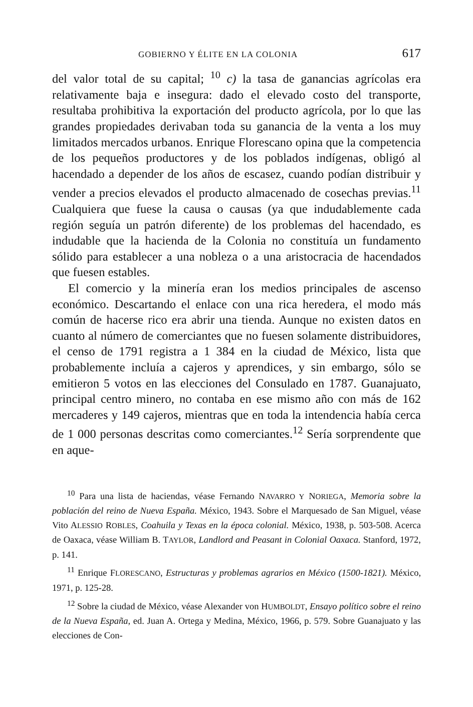GOBIERNO Y ÉLITE EN LA COLONIA 617
del valor total de su capital; <sup>10</sup> c) la tasa de ganancias agrícolas era relativamente baja e insegura: dado el elevado costo del transporte, resultaba prohibitiva la exportación del producto agrícola, por lo que las grandes propiedades derivaban toda su ganancia de la venta a los muy limitados mercados urbanos. Enrique Florescano opina que la competencia de los pequeños productores y de los poblados indígenas, obligó al hacendado a depender de los años de escasez, cuando podían distribuir y vender a precios elevados el producto almacenado de cosechas previas.<sup>11</sup> Cualquiera que fuese la causa o causas (ya que indudablemente cada región seguía un patrón diferente) de los problemas del hacendado, es indudable que la hacienda de la Colonia no constituía un fundamento sólido para establecer a una nobleza o a una aristocracia de hacendados que fuesen estables.
El comercio y la minería eran los medios principales de ascenso económico. Descartando el enlace con una rica heredera, el modo más común de hacerse rico era abrir una tienda. Aunque no existen datos en cuanto al número de comerciantes que no fuesen solamente distribuidores, el censo de 1791 registra a 1 384 en la ciudad de México, lista que probablemente incluía a cajeros y aprendices, y sin embargo, sólo se emitieron 5 votos en las elecciones del Consulado en 1787. Guanajuato, principal centro minero, no contaba en ese mismo año con más de 162 mercaderes y 149 cajeros, mientras que en toda la intendencia había cerca de 1 000 personas descritas como comerciantes.<sup>12</sup> Sería sorprendente que en aque-
<sup>10</sup> Para una lista de haciendas, véase Fernando NAVARRO Y NORIEGA, Memoria sobre la población del reino de Nueva España. México, 1943. Sobre el Marquesado de San Miguel, véase Vito ALESSIO ROBLES, Coahuila y Texas en la época colonial. México, 1938, p. 503-508. Acerca de Oaxaca, véase William B. TAYLOR, Landlord and Peasant in Colonial Oaxaca. Stanford, 1972, p. 141.
<sup>11</sup> Enrique FLORESCANO, Estructuras y problemas agrarios en México (1500-1821). México, 1971, p. 125-28.
<sup>12</sup> Sobre la ciudad de México, véase Alexander von HUMBOLDT, Ensayo político sobre el reino de la Nueva España, ed. Juan A. Ortega y Medina, México, 1966, p. 579. Sobre Guanajuato y las elecciones de Con-